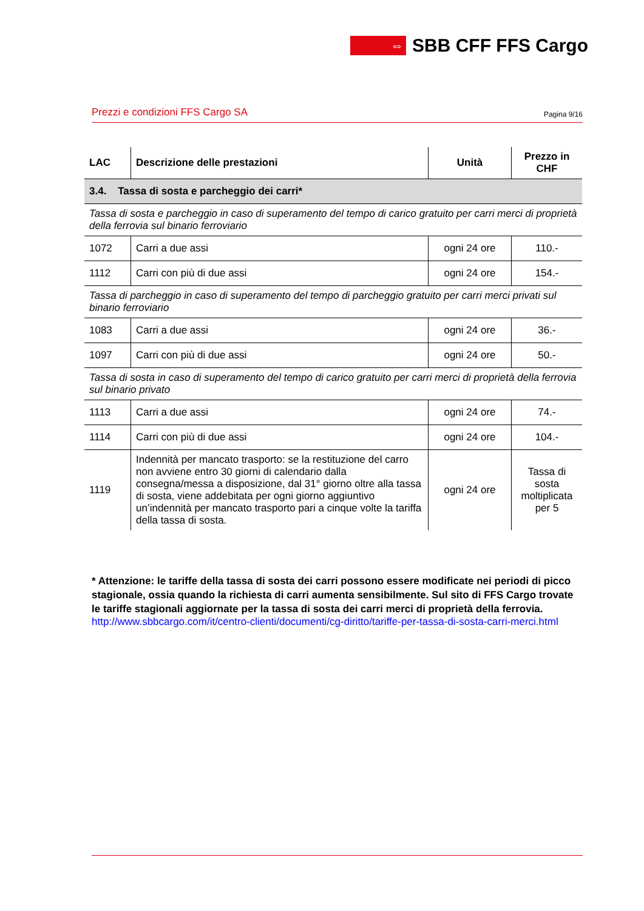⇔
SBB CFF FFS Cargo
Prezzi e condizioni FFS Cargo SA Pagina 9/16
| LAC | Descrizione delle prestazioni | Unità | Prezzo in CHF |
| --- | --- | --- | --- |
| 3.4. Tassa di sosta e parcheggio dei carri* | | | |
| Tassa di sosta e parcheggio in caso di superamento del tempo di carico gratuito per carri merci di proprietà della ferrovia sul binario ferroviario | | | |
| 1072 | Carri a due assi | ogni 24 ore | 110.- |
| 1112 | Carri con più di due assi | ogni 24 ore | 154.- |
| Tassa di parcheggio in caso di superamento del tempo di parcheggio gratuito per carri merci privati sul binario ferroviario | | | |
| 1083 | Carri a due assi | ogni 24 ore | 36.- |
| 1097 | Carri con più di due assi | ogni 24 ore | 50.- |
| Tassa di sosta in caso di superamento del tempo di carico gratuito per carri merci di proprietà della ferrovia sul binario privato | | | |
| 1113 | Carri a due assi | ogni 24 ore | 74.- |
| 1114 | Carri con più di due assi | ogni 24 ore | 104.- |
| 1119 | Indennità per mancato trasporto: se la restituzione del carro non avviene entro 30 giorni di calendario dalla consegna/messa a disposizione, dal 31° giorno oltre alla tassa di sosta, viene addebitata per ogni giorno aggiuntivo un’indennità per mancato trasporto pari a cinque volte la tariffa della tassa di sosta. | ogni 24 ore | Tassa di sosta moltiplicata per 5 |
* Attenzione: le tariffe della tassa di sosta dei carri possono essere modificate nei periodi di picco stagionale, ossia quando la richiesta di carri aumenta sensibilmente. Sul sito di FFS Cargo trovate le tariffe stagionali aggiornate per la tassa di sosta dei carri merci di proprietà della ferrovia.
http://www.sbbcargo.com/it/centro-clienti/documenti/cg-diritto/tariffe-per-tassa-di-sosta-carri-merci.html